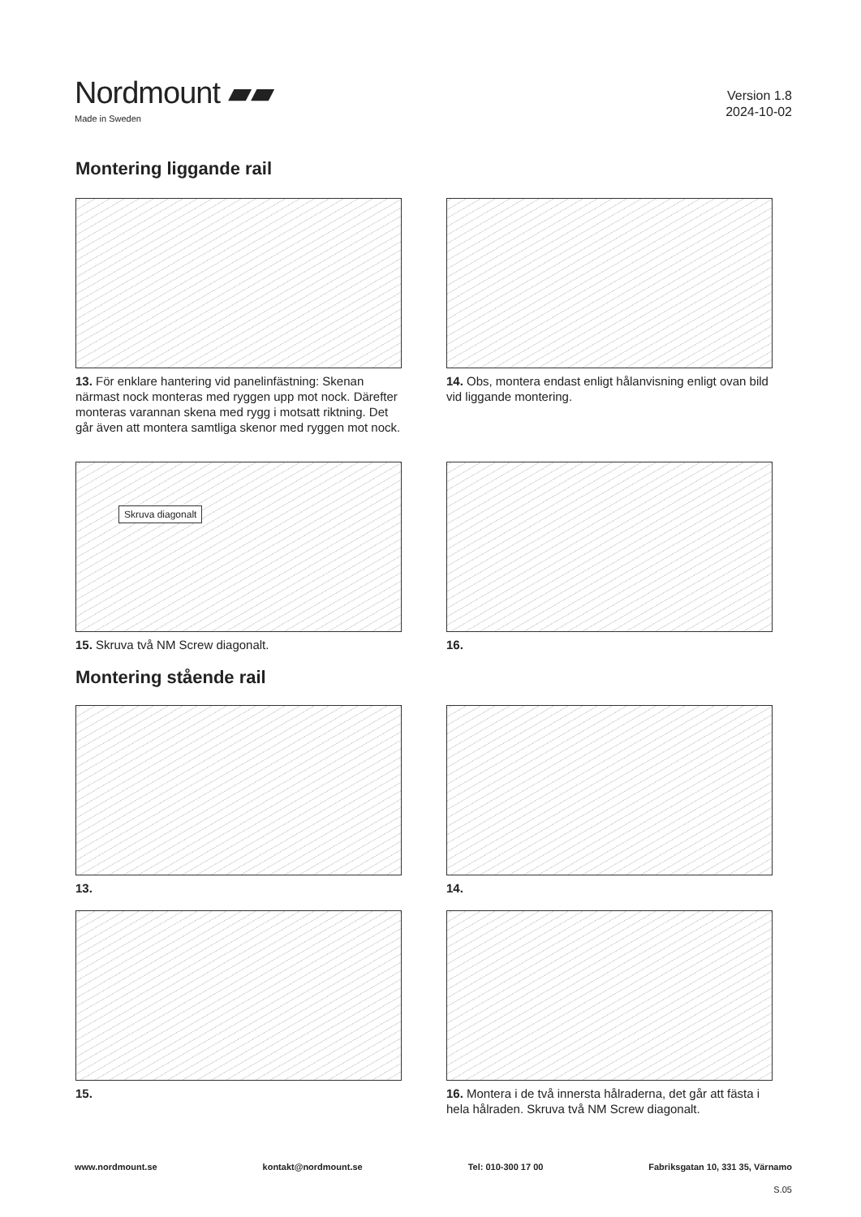Nordmount ▰▰
Made in Sweden
Version 1.8
2024-10-02
Montering liggande rail
13. För enklare hantering vid panelinfästning: Skenan närmast nock monteras med ryggen upp mot nock. Därefter monteras varannan skena med rygg i motsatt riktning. Det går även att montera samtliga skenor med ryggen mot nock.
14. Obs, montera endast enligt hålanvisning enligt ovan bild vid liggande montering.
Skruva diagonalt
15. Skruva två NM Screw diagonalt.
16.
Montering stående rail
13.
14.
15.
16. Montera i de två innersta hålraderna, det går att fästa i hela hålraden. Skruva två NM Screw diagonalt.
www.nordmount.se kontakt@nordmount.se Tel: 010-300 17 00 Fabriksgatan 10, 331 35, Värnamo
S.05